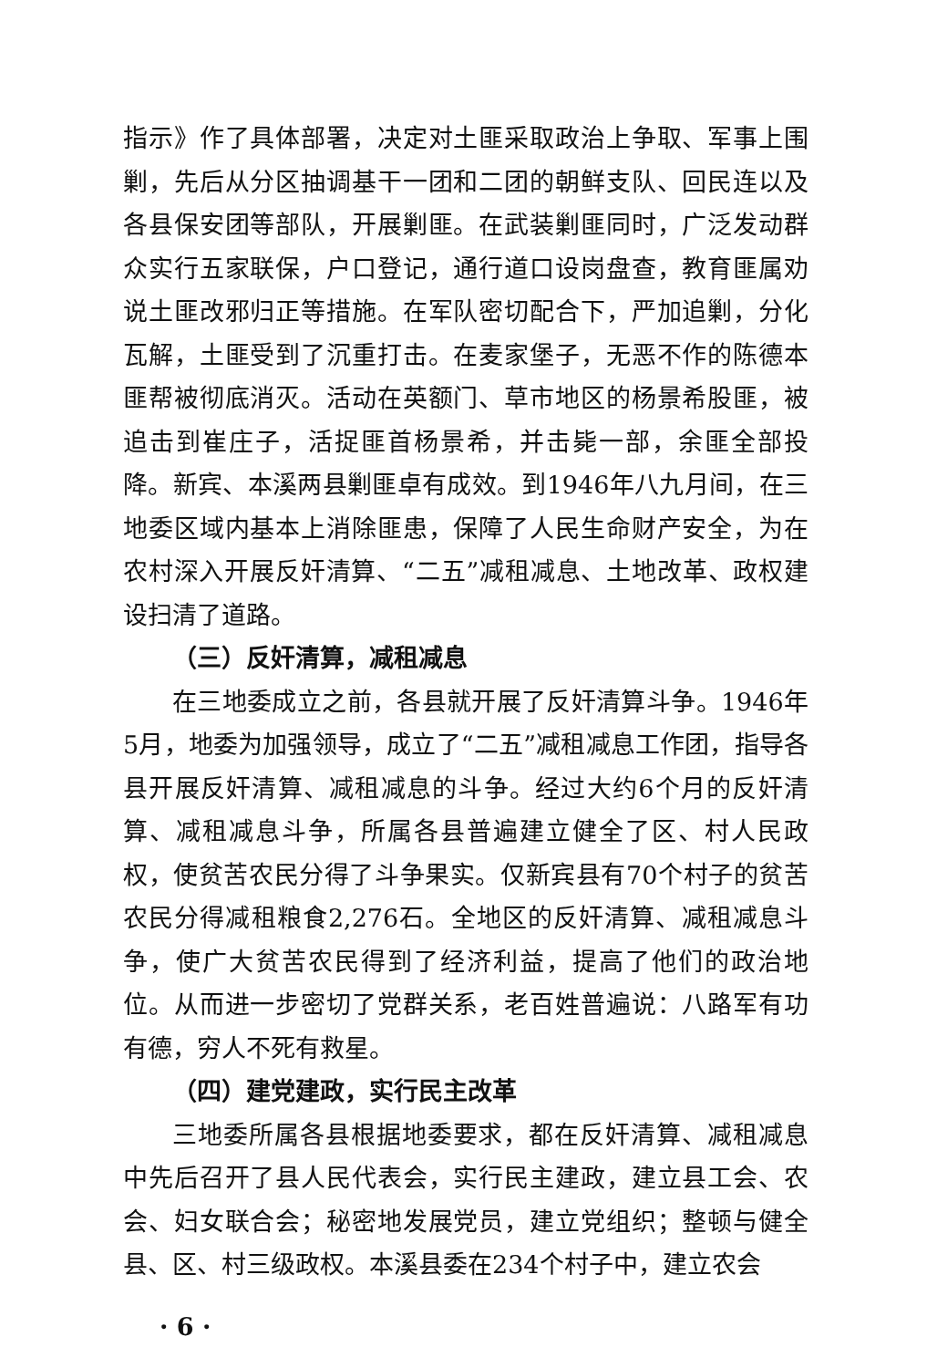指示》作了具体部署，决定对土匪采取政治上争取、军事上围剿，先后从分区抽调基干一团和二团的朝鲜支队、回民连以及各县保安团等部队，开展剿匪。在武装剿匪同时，广泛发动群众实行五家联保，户口登记，通行道口设岗盘查，教育匪属劝说土匪改邪归正等措施。在军队密切配合下，严加追剿，分化瓦解，土匪受到了沉重打击。在麦家堡子，无恶不作的陈德本匪帮被彻底消灭。活动在英额门、草市地区的杨景希股匪，被追击到崔庄子，活捉匪首杨景希，并击毙一部，余匪全部投降。新宾、本溪两县剿匪卓有成效。到1946年八九月间，在三地委区域内基本上消除匪患，保障了人民生命财产安全，为在农村深入开展反奸清算、“二五”减租减息、土地改革、政权建设扫清了道路。
（三）反奸清算，减租减息
在三地委成立之前，各县就开展了反奸清算斗争。1946年5月，地委为加强领导，成立了“二五”减租减息工作团，指导各县开展反奸清算、减租减息的斗争。经过大约6个月的反奸清算、减租减息斗争，所属各县普遍建立健全了区、村人民政权，使贫苦农民分得了斗争果实。仅新宾县有70个村子的贫苦农民分得减租粮食2,276石。全地区的反奸清算、减租减息斗争，使广大贫苦农民得到了经济利益，提高了他们的政治地位。从而进一步密切了党群关系，老百姓普遍说：八路军有功有德，穷人不死有救星。
（四）建党建政，实行民主改革
三地委所属各县根据地委要求，都在反奸清算、减租减息中先后召开了县人民代表会，实行民主建政，建立县工会、农会、妇女联合会；秘密地发展党员，建立党组织；整顿与健全县、区、村三级政权。本溪县委在234个村子中，建立农会
· 6 ·